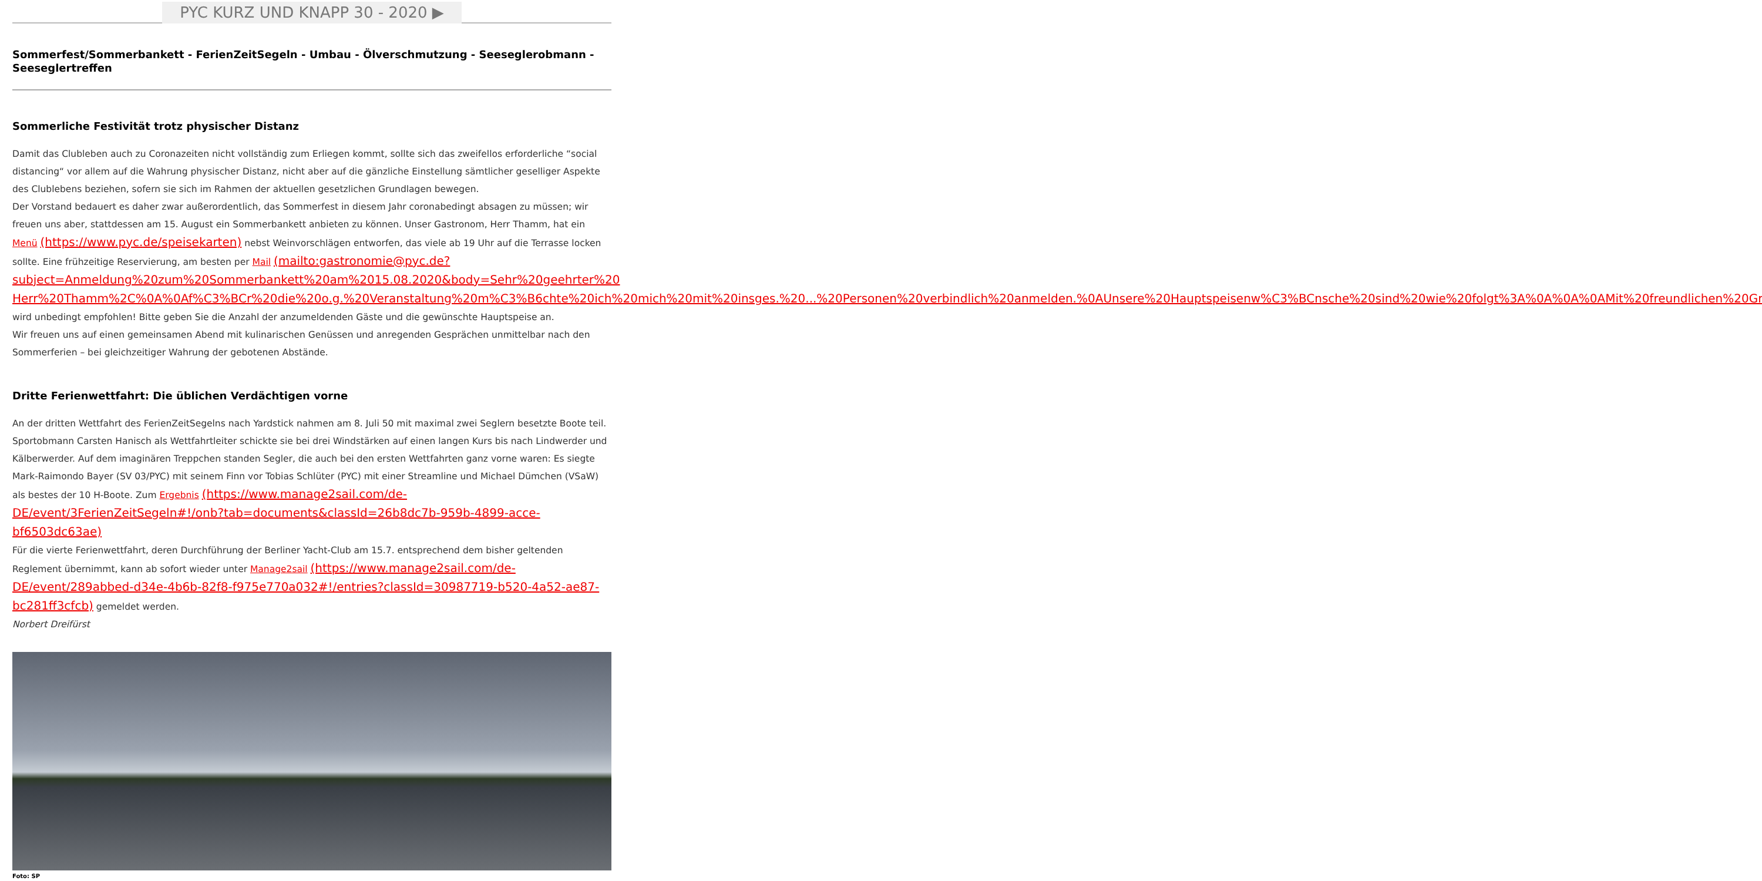PYC KURZ UND KNAPP 30 - 2020 ▶
Sommerfest/Sommerbankett - FerienZeitSegeln - Umbau - Ölverschmutzung - Seeseglerobmann - Seeseglertreffen
Sommerliche Festivität trotz physischer Distanz
Damit das Clubleben auch zu Coronazeiten nicht vollständig zum Erliegen kommt, sollte sich das zweifellos erforderliche “social distancing“ vor allem auf die Wahrung physischer Distanz, nicht aber auf die gänzliche Einstellung sämtlicher geselliger Aspekte des Clublebens beziehen, sofern sie sich im Rahmen der aktuellen gesetzlichen Grundlagen bewegen.
Der Vorstand bedauert es daher zwar außerordentlich, das Sommerfest in diesem Jahr coronabedingt absagen zu müssen; wir freuen uns aber, stattdessen am 15. August ein Sommerbankett anbieten zu können. Unser Gastronom, Herr Thamm, hat ein Menü (https://www.pyc.de/speisekarten) nebst Weinvorschlägen entworfen, das viele ab 19 Uhr auf die Terrasse locken sollte. Eine frühzeitige Reservierung, am besten per Mail (mailto:gastronomie@pyc.de?subject=Anmeldung%20zum%20Sommerbankett%20am%2015.08.2020&body=Sehr%20geehrter%20 Herr%20Thamm%2C%0A%0Af%C3%BCr%20die%20o.g.%20Veranstaltung%20m%C3%B6chte%20ich%20mich%20mit%20insges.%20...%20Personen%20verbindlich%20anmelden.%0AUnsere%20Hauptspeisenw%C3%BCnsche%20sind%20wie%20folgt%3A%0A%0A%0AMit%20freundlichen%20Gr%C3%BC%C3%9Fen), wird unbedingt empfohlen! Bitte geben Sie die Anzahl der anzumeldenden Gäste und die gewünschte Hauptspeise an.
Wir freuen uns auf einen gemeinsamen Abend mit kulinarischen Genüssen und anregenden Gesprächen unmittelbar nach den Sommerferien – bei gleichzeitiger Wahrung der gebotenen Abstände.
Dritte Ferienwettfahrt: Die üblichen Verdächtigen vorne
An der dritten Wettfahrt des FerienZeitSegelns nach Yardstick nahmen am 8. Juli 50 mit maximal zwei Seglern besetzte Boote teil. Sportobmann Carsten Hanisch als Wettfahrtleiter schickte sie bei drei Windstärken auf einen langen Kurs bis nach Lindwerder und Kälberwerder. Auf dem imaginären Treppchen standen Segler, die auch bei den ersten Wettfahrten ganz vorne waren: Es siegte Mark-Raimondo Bayer (SV 03/PYC) mit seinem Finn vor Tobias Schlüter (PYC) mit einer Streamline und Michael Dümchen (VSaW) als bestes der 10 H-Boote. Zum Ergebnis (https://www.manage2sail.com/de-DE/event/3FerienZeitSegeln#!/onb?tab=documents&classId=26b8dc7b-959b-4899-acce-bf6503dc63ae)
Für die vierte Ferienwettfahrt, deren Durchführung der Berliner Yacht-Club am 15.7. entsprechend dem bisher geltenden Reglement übernimmt, kann ab sofort wieder unter Manage2sail (https://www.manage2sail.com/de-DE/event/289abbed-d34e-4b6b-82f8-f975e770a032#!/entries?classId=30987719-b520-4a52-ae87-bc281ff3cfcb) gemeldet werden.
Norbert Dreifürst
Foto: SP